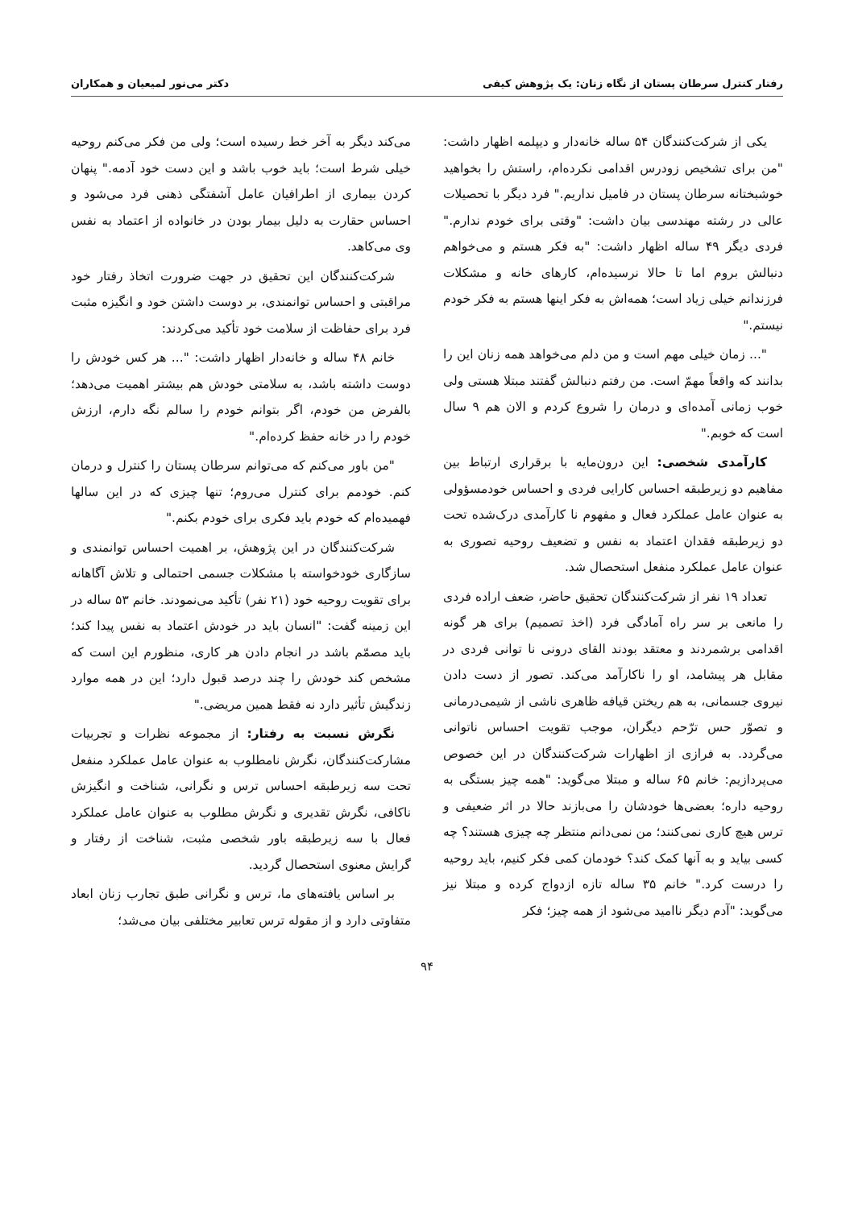رفتار کنترل سرطان پستان از نگاه زنان: یک پژوهش کیفی دکتر می‌نور لمیعیان و همکاران
یکی از شرکت‌کنندگان ۵۴ ساله خانه‌دار و دیپلمه اظهار داشت: "من برای تشخیص زودرس اقدامی نکرده‌ام، راستش را بخواهید خوشبختانه سرطان پستان در فامیل نداریم." فرد دیگر با تحصیلات عالی در رشته مهندسی بیان داشت: "وقتی برای خودم ندارم." فردی دیگر ۴۹ ساله اظهار داشت: "به فکر هستم و می‌خواهم دنبالش بروم اما تا حالا نرسیده‌ام، کارهای خانه و مشکلات فرزندانم خیلی زیاد است؛ همه‌اش به فکر اینها هستم به فکر خودم نیستم."
"... زمان خیلی مهم است و من دلم می‌خواهد همه زنان این را بدانند که واقعاً مهمّ است. من رفتم دنبالش گفتند مبتلا هستی ولی خوب زمانی آمده‌ای و درمان را شروع کردم و الان هم ۹ سال است که خوبم."
کارآمدی شخصی: این درون‌مایه با برقراری ارتباط بین مفاهیم دو زیرطبقه احساس کارایی فردی و احساس خودمسؤولی به عنوان عامل عملکرد فعال و مفهوم نا کارآمدی درک‌شده تحت دو زیرطبقه فقدان اعتماد به نفس و تضعیف روحیه تصوری به عنوان عامل عملکرد منفعل استحصال شد.
تعداد ۱۹ نفر از شرکت‌کنندگان تحقیق حاضر، ضعف اراده فردی را مانعی بر سر راه آمادگی فرد (اخذ تصمیم) برای هر گونه اقدامی برشمردند و معتقد بودند القای درونی نا توانی فردی در مقابل هر پیشامد، او را ناکارآمد می‌کند. تصور از دست دادن نیروی جسمانی، به هم ریختن قیافه ظاهری ناشی از شیمی‌درمانی و تصوّر حس ترّحم دیگران، موجب تقویت احساس ناتوانی می‌گردد. به فرازی از اظهارات شرکت‌کنندگان در این خصوص می‌پردازیم: خانم ۶۵ ساله و مبتلا می‌گوید: "همه چیز بستگی به روحیه داره؛ بعضی‌ها خودشان را می‌بازند حالا در اثر ضعیفی و ترس هیچ کاری نمی‌کنند؛ من نمی‌دانم منتظر چه چیزی هستند؟ چه کسی بیاید و به آنها کمک کند؟ خودمان کمی فکر کنیم، باید روحیه را درست کرد." خانم ۳۵ ساله تازه ازدواج کرده و مبتلا نیز می‌گوید: "آدم دیگر ناامید می‌شود از همه چیز؛ فکر
می‌کند دیگر به آخر خط رسیده است؛ ولی من فکر می‌کنم روحیه خیلی شرط است؛ باید خوب باشد و این دست خود آدمه." پنهان کردن بیماری از اطرافیان عامل آشفتگی ذهنی فرد می‌شود و احساس حقارت به دلیل بیمار بودن در خانواده از اعتماد به نفس وی می‌کاهد.
شرکت‌کنندگان این تحقیق در جهت ضرورت اتخاذ رفتار خود مراقبتی و احساس توانمندی، بر دوست داشتن خود و انگیزه مثبت فرد برای حفاظت از سلامت خود تأکید می‌کردند:
خانم ۴۸ ساله و خانه‌دار اظهار داشت: "... هر کس خودش را دوست داشته باشد، به سلامتی خودش هم بیشتر اهمیت می‌دهد؛ بالفرض من خودم، اگر بتوانم خودم را سالم نگه دارم، ارزش خودم را در خانه حفظ کرده‌ام."
"من باور می‌کنم که می‌توانم سرطان پستان را کنترل و درمان کنم. خودمم برای کنترل می‌روم؛ تنها چیزی که در این سالها فهمیده‌ام که خودم باید فکری برای خودم بکنم."
شرکت‌کنندگان در این پژوهش، بر اهمیت احساس توانمندی و سازگاری خودخواسته با مشکلات جسمی احتمالی و تلاش آگاهانه برای تقویت روحیه خود (۲۱ نفر) تأکید می‌نمودند. خانم ۵۳ ساله در این زمینه گفت: "انسان باید در خودش اعتماد به نفس پیدا کند؛ باید مصمّم باشد در انجام دادن هر کاری، منظورم این است که مشخص کند خودش را چند درصد قبول دارد؛ این در همه موارد زندگیش تأثیر دارد نه فقط همین مریضی."
نگرش نسبت به رفتار: از مجموعه نظرات و تجربیات مشارکت‌کنندگان، نگرش نامطلوب به عنوان عامل عملکرد منفعل تحت سه زیرطبقه احساس ترس و نگرانی، شناخت و انگیزش ناکافی، نگرش تقدیری و نگرش مطلوب به عنوان عامل عملکرد فعال با سه زیرطبقه باور شخصی مثبت، شناخت از رفتار و گرایش معنوی استحصال گردید.
بر اساس یافته‌های ما، ترس و نگرانی طبق تجارب زنان ابعاد متفاوتی دارد و از مقوله ترس تعابیر مختلفی بیان می‌شد؛
۹۴